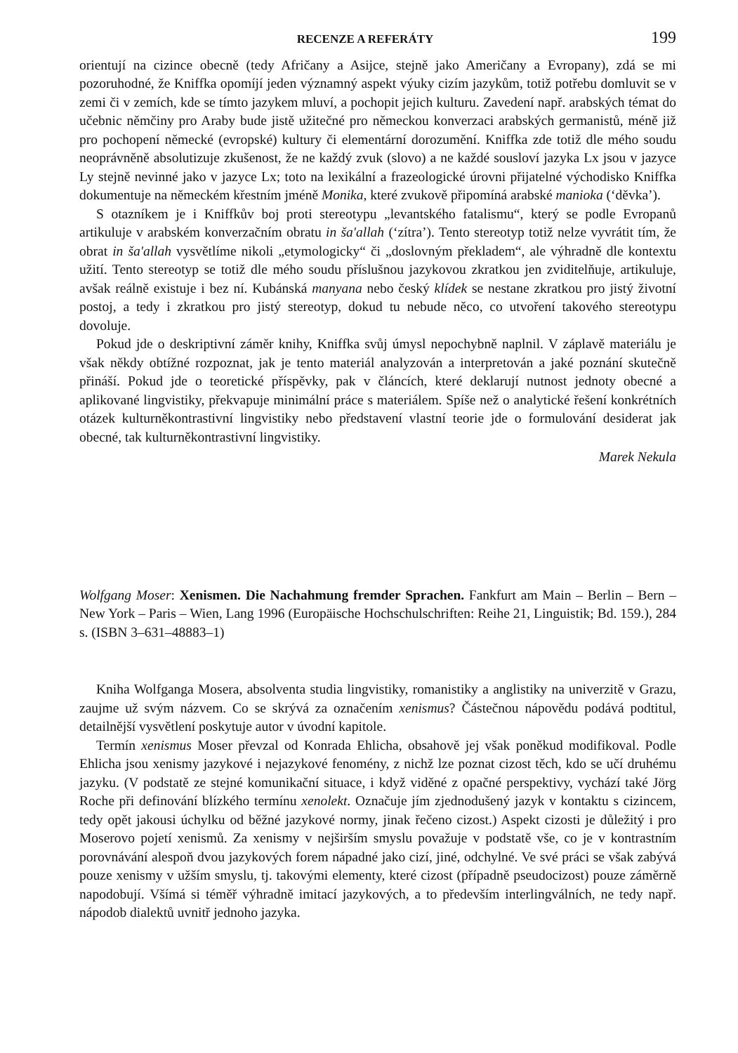RECENZE A REFERÁTY 199
orientují na cizince obecně (tedy Afričany a Asijce, stejně jako Američany a Evropany), zdá se mi pozoruhodné, že Kniffka opomíjí jeden významný aspekt výuky cizím jazykům, totiž potřebu domluvit se v zemi či v zemích, kde se tímto jazykem mluví, a pochopit jejich kulturu. Zavedení např. arabských témat do učebnic němčiny pro Araby bude jistě užitečné pro německou konverzaci arabských germanistů, méně již pro pochopení německé (evropské) kultury či elementární dorozumění. Kniffka zde totiž dle mého soudu neoprávněně absolutizuje zkušenost, že ne každý zvuk (slovo) a ne každé sousloví jazyka Lx jsou v jazyce Ly stejně nevinné jako v jazyce Lx; toto na lexikální a frazeologické úrovni přijatelné východisko Kniffka dokumentuje na německém křestním jméně Monika, které zvukově připomíná arabské manioka (‘děvka’).
S otazníkem je i Kniffkův boj proti stereotypu „levantského fatalismu“, který se podle Evropanů artikuluje v arabském konverzačním obratu in ša'allah (‘zítra’). Tento stereotyp totiž nelze vyvrátit tím, že obrat in ša'allah vysvětlíme nikoli „etymologicky“ či „doslovným překladem“, ale výhradně dle kontextu užití. Tento stereotyp se totiž dle mého soudu příslušnou jazykovou zkratkou jen zviditelňuje, artikuluje, avšak reálně existuje i bez ní. Kubánská manyana nebo český klídek se nestane zkratkou pro jistý životní postoj, a tedy i zkratkou pro jistý stereotyp, dokud tu nebude něco, co utvoření takového stereotypu dovoluje.
Pokud jde o deskriptivní záměr knihy, Kniffka svůj úmysl nepochybně naplnil. V záplavě materiálu je však někdy obtížné rozpoznat, jak je tento materiál analyzován a interpretován a jaké poznání skutečně přináší. Pokud jde o teoretické příspěvky, pak v článcích, které deklarují nutnost jednoty obecné a aplikované lingvistiky, překvapuje minimální práce s materiálem. Spíše než o analytické řešení konkrétních otázek kulturněkontrastivní lingvistiky nebo představení vlastní teorie jde o formulování desiderat jak obecné, tak kulturněkontrastivní lingvistiky.
Marek Nekula
Wolfgang Moser: Xenismen. Die Nachahmung fremder Sprachen. Fankfurt am Main – Berlin – Bern – New York – Paris – Wien, Lang 1996 (Europäische Hochschulschriften: Reihe 21, Linguistik; Bd. 159.), 284 s. (ISBN 3–631–48883–1)
Kniha Wolfganga Mosera, absolventa studia lingvistiky, romanistiky a anglistiky na univerzitě v Grazu, zaujme už svým názvem. Co se skrývá za označením xenismus? Částečnou nápovědu podává podtitul, detailnější vysvětlení poskytuje autor v úvodní kapitole.
Termín xenismus Moser převzal od Konrada Ehlicha, obsahově jej však poněkud modifikoval. Podle Ehlicha jsou xenismy jazykové i nejazykové fenomény, z nichž lze poznat cizost těch, kdo se učí druhému jazyku. (V podstatě ze stejné komunikační situace, i když viděné z opačné perspektivy, vychází také Jörg Roche při definování blízkého termínu xenolekt. Označuje jím zjednodušený jazyk v kontaktu s cizincem, tedy opět jakousi úchylku od běžné jazykové normy, jinak řečeno cizost.) Aspekt cizosti je důležitý i pro Moserovo pojetí xenismů. Za xenismy v nejširším smyslu považuje v podstatě vše, co je v kontrastním porovnávání alespoň dvou jazykových forem nápadné jako cizí, jiné, odchylné. Ve své práci se však zabývá pouze xenismy v užším smyslu, tj. takovými elementy, které cizost (případně pseudocizost) pouze záměrně napodobují. Všímá si téměř výhradně imitací jazykových, a to především interlingválních, ne tedy např. nápodob dialektů uvnitř jednoho jazyka.